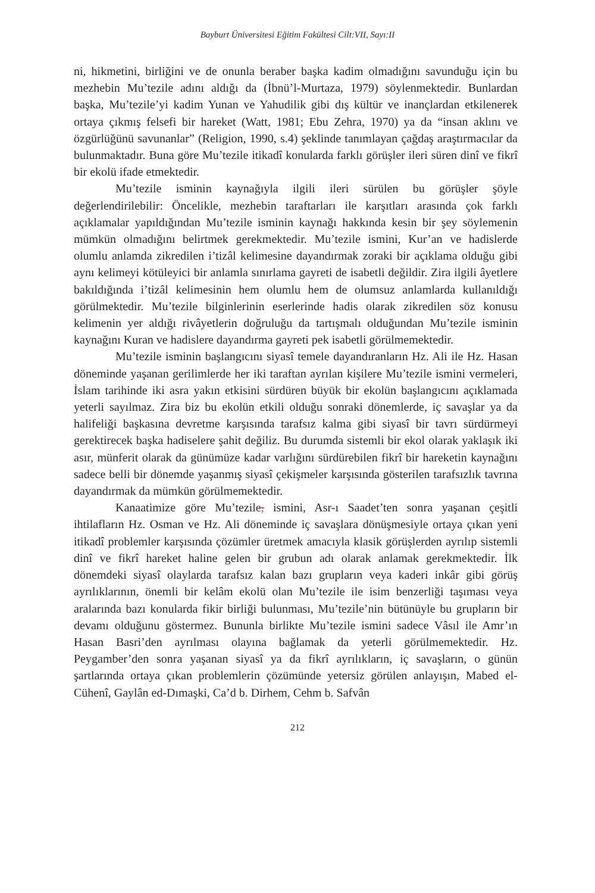Bayburt Üniversitesi Eğitim Fakültesi Cilt:VII, Sayı:II
ni, hikmetini, birliğini ve de onunla beraber başka kadim olmadığını savunduğu için bu mezhebin Mu’tezile adını aldığı da (İbnü’l-Murtaza, 1979) söylenmektedir. Bunlardan başka, Mu’tezile’yi kadim Yunan ve Yahudilik gibi dış kültür ve inançlardan etkilenerek ortaya çıkmış felsefi bir hareket (Watt, 1981; Ebu Zehra, 1970) ya da “insan aklını ve özgürlüğünü savunanlar” (Religion, 1990, s.4) şeklinde tanımlayan çağdaş araştırmacılar da bulunmaktadır. Buna göre Mu’tezile itikadî konularda farklı görüşler ileri süren dinî ve fikrî bir ekolü ifade etmektedir.
Mu’tezile isminin kaynağıyla ilgili ileri sürülen bu görüşler şöyle değerlendirilebilir: Öncelikle, mezhebin taraftarları ile karşıtları arasında çok farklı açıklamalar yapıldığından Mu’tezile isminin kaynağı hakkında kesin bir şey söylemenin mümkün olmadığını belirtmek gerekmektedir. Mu’tezile ismini, Kur’an ve hadislerde olumlu anlamda zikredilen i’tizâl kelimesine dayandırmak zoraki bir açıklama olduğu gibi aynı kelimeyi kötüleyici bir anlamla sınırlama gayreti de isabetli değildir. Zira ilgili âyetlere bakıldığında i’tizâl kelimesinin hem olumlu hem de olumsuz anlamlarda kullanıldığı görülmektedir. Mu’tezile bilginlerinin eserlerinde hadis olarak zikredilen söz konusu kelimenin yer aldığı rivâyetlerin doğruluğu da tartışmalı olduğundan Mu’tezile isminin kaynağını Kuran ve hadislere dayandırma gayreti pek isabetli görülmemektedir.
Mu’tezile isminin başlangıcını siyasî temele dayandıranların Hz. Ali ile Hz. Hasan döneminde yaşanan gerilimlerde her iki taraftan ayrılan kişilere Mu’tezile ismini vermeleri, İslam tarihinde iki asra yakın etkisini sürdüren büyük bir ekolün başlangıcını açıklamada yeterli sayılmaz. Zira biz bu ekolün etkili olduğu sonraki dönemlerde, iç savaşlar ya da halifeliği başkasına devretme karşısında tarafsız kalma gibi siyasî bir tavrı sürdürmeyi gerektirecek başka hadiselere şahit değiliz. Bu durumda sistemli bir ekol olarak yaklaşık iki asır, münferit olarak da günümüze kadar varlığını sürdürebilen fikrî bir hareketin kaynağını sadece belli bir dönemde yaşanmış siyasî çekişmeler karşısında gösterilen tarafsızlık tavrına dayandırmak da mümkün görülmemektedir.
Kanaatimize göre Mu’tezile, ismini, Asr-ı Saadet’ten sonra yaşanan çeşitli ihtilafların Hz. Osman ve Hz. Ali döneminde iç savaşlara dönüşmesiyle ortaya çıkan yeni itikadî problemler karşısında çözümler üretmek amacıyla klasik görüşlerden ayrılıp sistemli dinî ve fikrî hareket haline gelen bir grubun adı olarak anlamak gerekmektedir. İlk dönemdeki siyasî olaylarda tarafsız kalan bazı grupların veya kaderi inkâr gibi görüş ayrılıklarının, önemli bir kelâm ekolü olan Mu’tezile ile isim benzerliği taşıması veya aralarında bazı konularda fikir birliği bulunması, Mu’tezile’nin bütünüyle bu grupların bir devamı olduğunu göstermez. Bununla birlikte Mu’tezile ismini sadece Vâsıl ile Amr’ın Hasan Basri’den ayrılması olayına bağlamak da yeterli görülmemektedir. Hz. Peygamber’den sonra yaşanan siyasî ya da fikrî ayrılıkların, iç savaşların, o günün şartlarında ortaya çıkan problemlerin çözümünde yetersiz görülen anlayışın, Mabed el-Cühenî, Gaylân ed-Dımaşki, Ca’d b. Dirhem, Cehm b. Safvân
212